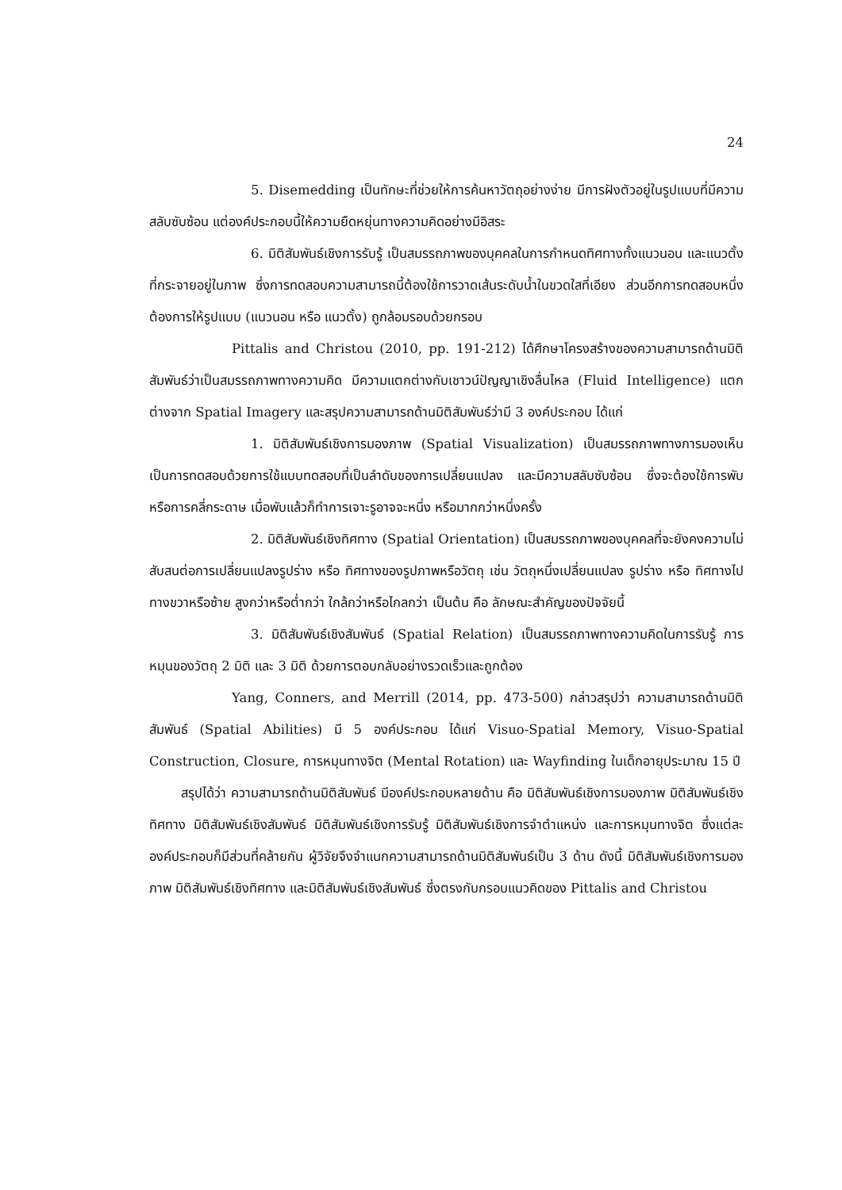24
5. Disemedding เป็นทักษะที่ช่วยให้การค้นหาวัตถุอย่างง่าย มีการฝังตัวอยู่ในรูปแบบที่มีความสลับซับซ้อน แต่องค์ประกอบนี้ให้ความยืดหยุ่นทางความคิดอย่างมีอิสระ
6. มิติสัมพันธ์เชิงการรับรู้ เป็นสมรรถภาพของบุคคลในการกำหนดทิศทางทั้งแนวนอน และแนวตั้งที่กระจายอยู่ในภาพ ซึ่งการทดสอบความสามารถนี้ต้องใช้การวาดเส้นระดับน้ำในขวดใสที่เอียง ส่วนอีกการทดสอบหนึ่งต้องการให้รูปแบบ (แนวนอน หรือ แนวตั้ง) ถูกล้อมรอบด้วยกรอบ
Pittalis and Christou (2010, pp. 191-212) ได้ศึกษาโครงสร้างของความสามารถด้านมิติสัมพันธ์ว่าเป็นสมรรถภาพทางความคิด มีความแตกต่างกับเชาวน์ปัญญาเชิงลื่นไหล (Fluid Intelligence) แตกต่างจาก Spatial Imagery และสรุปความสามารถด้านมิติสัมพันธ์ว่ามี 3 องค์ประกอบ ได้แก่
1. มิติสัมพันธ์เชิงการมองภาพ (Spatial Visualization) เป็นสมรรถภาพทางการมองเห็น เป็นการทดสอบด้วยการใช้แบบทดสอบที่เป็นลำดับของการเปลี่ยนแปลง และมีความสลับซับซ้อน ซึ่งจะต้องใช้การพับหรือการคลี่กระดาษ เมื่อพับแล้วก็ทำการเจาะรูอาจจะหนึ่ง หรือมากกว่าหนึ่งครั้ง
2. มิติสัมพันธ์เชิงทิศทาง (Spatial Orientation) เป็นสมรรถภาพของบุคคลที่จะยังคงความไม่สับสนต่อการเปลี่ยนแปลงรูปร่าง หรือ ทิศทางของรูปภาพหรือวัตถุ เช่น วัตถุหนึ่งเปลี่ยนแปลง รูปร่าง หรือ ทิศทางไปทางขวาหรือซ้าย สูงกว่าหรือต่ำกว่า ใกล้กว่าหรือไกลกว่า เป็นต้น คือ ลักษณะสำคัญของปัจจัยนี้
3. มิติสัมพันธ์เชิงสัมพันธ์ (Spatial Relation) เป็นสมรรถภาพทางความคิดในการรับรู้ การหมุนของวัตถุ 2 มิติ และ 3 มิติ ด้วยการตอบกลับอย่างรวดเร็วและถูกต้อง
Yang, Conners, and Merrill (2014, pp. 473-500) กล่าวสรุปว่า ความสามารถด้านมิติสัมพันธ์ (Spatial Abilities) มี 5 องค์ประกอบ ได้แก่ Visuo-Spatial Memory, Visuo-Spatial Construction, Closure, การหมุนทางจิต (Mental Rotation) และ Wayfinding ในเด็กอายุประมาณ 15 ปี
สรุปได้ว่า ความสามารถด้านมิติสัมพันธ์ มีองค์ประกอบหลายด้าน คือ มิติสัมพันธ์เชิงการมองภาพ มิติสัมพันธ์เชิงทิศทาง มิติสัมพันธ์เชิงสัมพันธ์ มิติสัมพันธ์เชิงการรับรู้ มิติสัมพันธ์เชิงการจำตำแหน่ง และการหมุนทางจิต ซึ่งแต่ละองค์ประกอบก็มีส่วนที่คล้ายกัน ผู้วิจัยจึงจำแนกความสามารถด้านมิติสัมพันธ์เป็น 3 ด้าน ดังนี้ มิติสัมพันธ์เชิงการมองภาพ มิติสัมพันธ์เชิงทิศทาง และมิติสัมพันธ์เชิงสัมพันธ์ ซึ่งตรงกับกรอบแนวคิดของ Pittalis and Christou